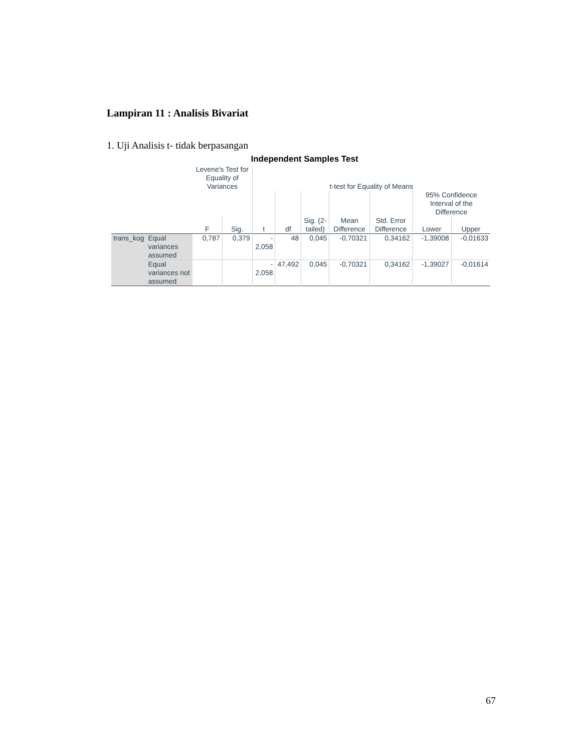Lampiran 11 : Analisis Bivariat
1. Uji Analisis t- tidak berpasangan
Independent Samples Test
| | | Levene's Test for Equality of Variances | | t-test for Equality of Means | | | | | | |
| --- | --- | --- | --- | --- | --- | --- | --- | --- | --- | --- |
| | | | | | | | | | 95% Confidence Interval of the Difference | |
| | | F | Sig. | t | df | Sig. (2-tailed) | Mean Difference | Std. Error Difference | Lower | Upper |
| trans_kog | Equal variances assumed | 0,787 | 0,379 | - 2,058 | 48 | 0,045 | -0,70321 | 0,34162 | -1,39008 | -0,01633 |
| | Equal variances not assumed | | | - 2,058 | 47,492 | 0,045 | -0,70321 | 0,34162 | -1,39027 | -0,01614 |
67